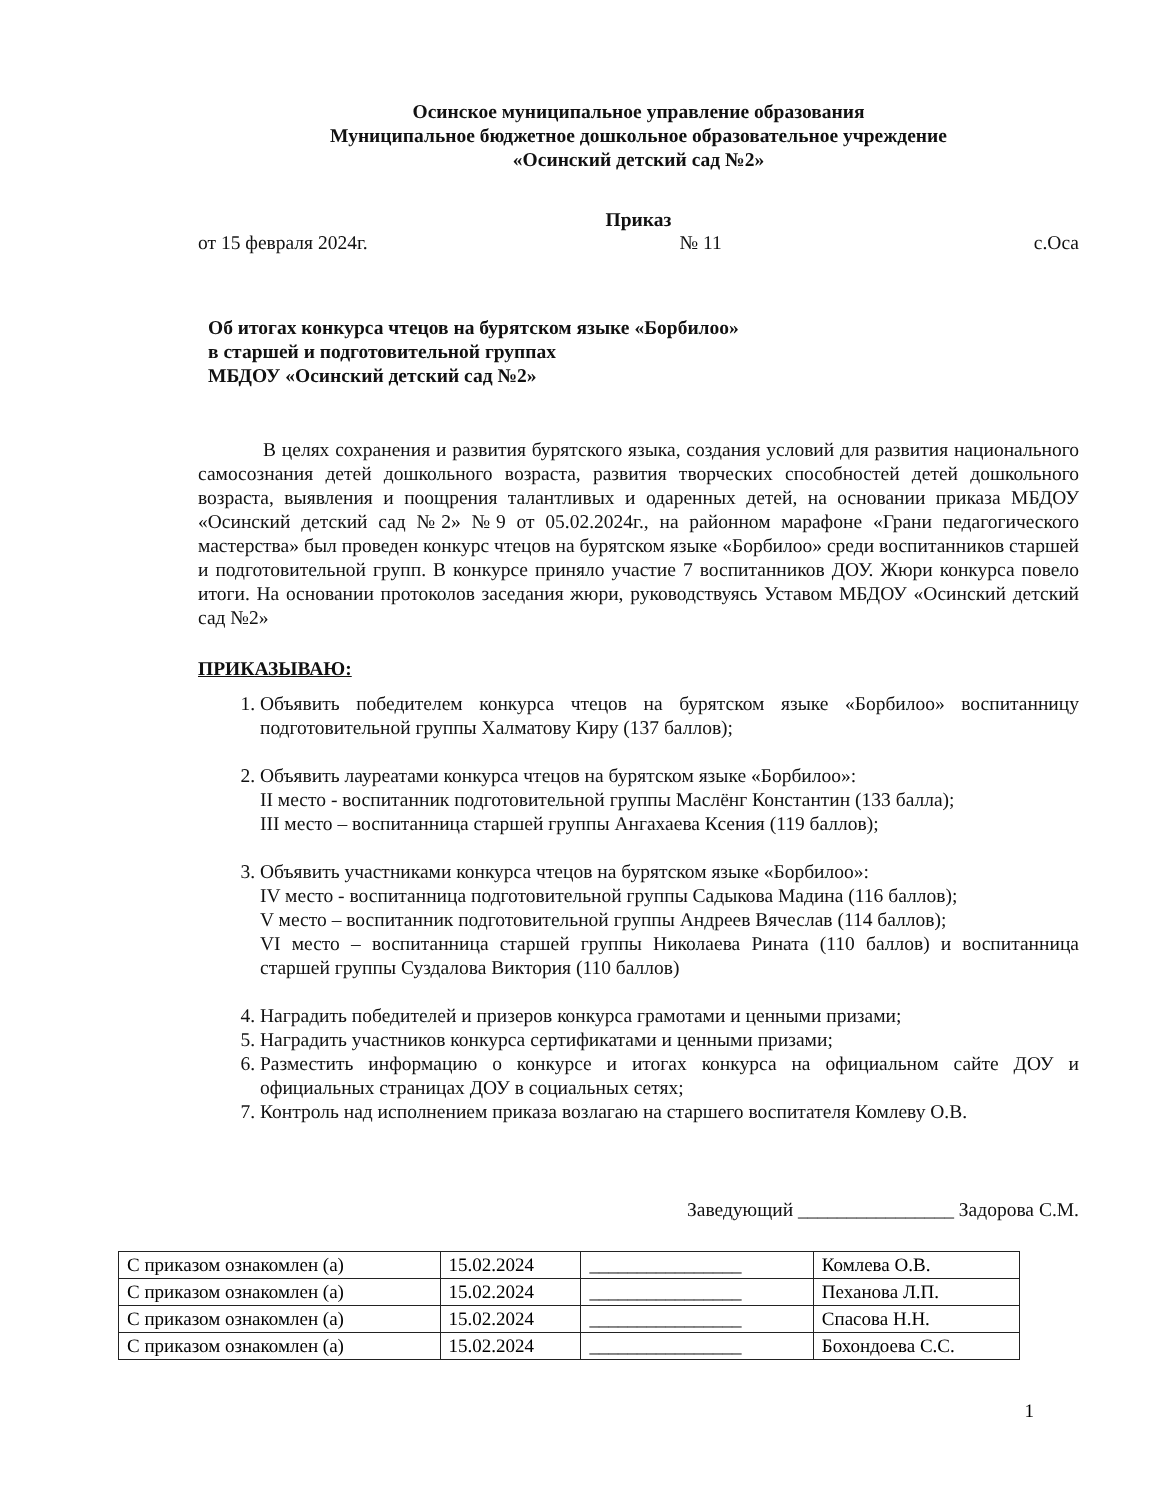Осинское муниципальное управление образования
Муниципальное бюджетное дошкольное образовательное учреждение
«Осинский детский сад №2»
Приказ
от 15 февраля 2024г. № 11 с.Оса
Об итогах конкурса чтецов на бурятском языке «Борбилоо»
в старшей и подготовительной группах
МБДОУ «Осинский детский сад №2»
В целях сохранения и развития бурятского языка, создания условий для развития национального самосознания детей дошкольного возраста, развития творческих способностей детей дошкольного возраста, выявления и поощрения талантливых и одаренных детей, на основании приказа МБДОУ «Осинский детский сад №2» №9 от 05.02.2024г., на районном марафоне «Грани педагогического мастерства» был проведен конкурс чтецов на бурятском языке «Борбилоо» среди воспитанников старшей и подготовительной групп. В конкурсе приняло участие 7 воспитанников ДОУ. Жюри конкурса повело итоги. На основании протоколов заседания жюри, руководствуясь Уставом МБДОУ «Осинский детский сад №2»
ПРИКАЗЫВАЮ:
1. Объявить победителем конкурса чтецов на бурятском языке «Борбилоо» воспитанницу подготовительной группы Халматову Киру (137 баллов);
2. Объявить лауреатами конкурса чтецов на бурятском языке «Борбилоо»:
II место - воспитанник подготовительной группы Маслёнг Константин (133 балла);
III место – воспитанница старшей группы Ангахаева Ксения (119 баллов);
3. Объявить участниками конкурса чтецов на бурятском языке «Борбилоо»:
IV место - воспитанница подготовительной группы Садыкова Мадина (116 баллов);
V место – воспитанник подготовительной группы Андреев Вячеслав (114 баллов);
VI место – воспитанница старшей группы Николаева Рината (110 баллов) и воспитанница старшей группы Суздалова Виктория (110 баллов)
4. Наградить победителей и призеров конкурса грамотами и ценными призами;
5. Наградить участников конкурса сертификатами и ценными призами;
6. Разместить информацию о конкурсе и итогах конкурса на официальном сайте ДОУ и официальных страницах ДОУ в социальных сетях;
7. Контроль над исполнением приказа возлагаю на старшего воспитателя Комлеву О.В.
Заведующий ________________ Задорова С.М.
| С приказом ознакомлен (а) | 15.02.2024 | ________________ | Комлева О.В. |
| С приказом ознакомлен (а) | 15.02.2024 | ________________ | Пеханова Л.П. |
| С приказом ознакомлен (а) | 15.02.2024 | ________________ | Спасова Н.Н. |
| С приказом ознакомлен (а) | 15.02.2024 | ________________ | Бохондоева С.С. |
1